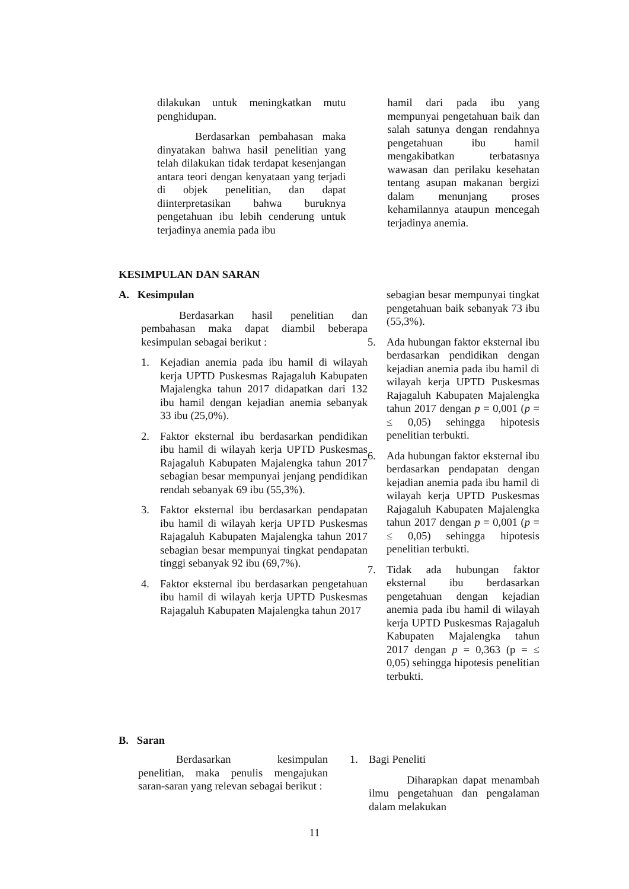dilakukan untuk meningkatkan mutu penghidupan.
Berdasarkan pembahasan maka dinyatakan bahwa hasil penelitian yang telah dilakukan tidak terdapat kesenjangan antara teori dengan kenyataan yang terjadi di objek penelitian, dan dapat diinterpretasikan bahwa buruknya pengetahuan ibu lebih cenderung untuk terjadinya anemia pada ibu
hamil dari pada ibu yang mempunyai pengetahuan baik dan salah satunya dengan rendahnya pengetahuan ibu hamil mengakibatkan terbatasnya wawasan dan perilaku kesehatan tentang asupan makanan bergizi dalam menunjang proses kehamilannya ataupun mencegah terjadinya anemia.
KESIMPULAN DAN SARAN
A. Kesimpulan
Berdasarkan hasil penelitian dan pembahasan maka dapat diambil beberapa kesimpulan sebagai berikut :
1. Kejadian anemia pada ibu hamil di wilayah kerja UPTD Puskesmas Rajagaluh Kabupaten Majalengka tahun 2017 didapatkan dari 132 ibu hamil dengan kejadian anemia sebanyak 33 ibu (25,0%).
2. Faktor eksternal ibu berdasarkan pendidikan ibu hamil di wilayah kerja UPTD Puskesmas Rajagaluh Kabupaten Majalengka tahun 2017 sebagian besar mempunyai jenjang pendidikan rendah sebanyak 69 ibu (55,3%).
3. Faktor eksternal ibu berdasarkan pendapatan ibu hamil di wilayah kerja UPTD Puskesmas Rajagaluh Kabupaten Majalengka tahun 2017 sebagian besar mempunyai tingkat pendapatan tinggi sebanyak 92 ibu (69,7%).
4. Faktor eksternal ibu berdasarkan pengetahuan ibu hamil di wilayah kerja UPTD Puskesmas Rajagaluh Kabupaten Majalengka tahun 2017
sebagian besar mempunyai tingkat pengetahuan baik sebanyak 73 ibu (55,3%).
5. Ada hubungan faktor eksternal ibu berdasarkan pendidikan dengan kejadian anemia pada ibu hamil di wilayah kerja UPTD Puskesmas Rajagaluh Kabupaten Majalengka tahun 2017 dengan p = 0,001 (p = ≤ 0,05) sehingga hipotesis penelitian terbukti.
6. Ada hubungan faktor eksternal ibu berdasarkan pendapatan dengan kejadian anemia pada ibu hamil di wilayah kerja UPTD Puskesmas Rajagaluh Kabupaten Majalengka tahun 2017 dengan p = 0,001 (p = ≤ 0,05) sehingga hipotesis penelitian terbukti.
7. Tidak ada hubungan faktor eksternal ibu berdasarkan pengetahuan dengan kejadian anemia pada ibu hamil di wilayah kerja UPTD Puskesmas Rajagaluh Kabupaten Majalengka tahun 2017 dengan p = 0,363 (p = ≤ 0,05) sehingga hipotesis penelitian terbukti.
B. Saran
Berdasarkan kesimpulan penelitian, maka penulis mengajukan saran-saran yang relevan sebagai berikut :
1. Bagi Peneliti
Diharapkan dapat menambah ilmu pengetahuan dan pengalaman dalam melakukan
11